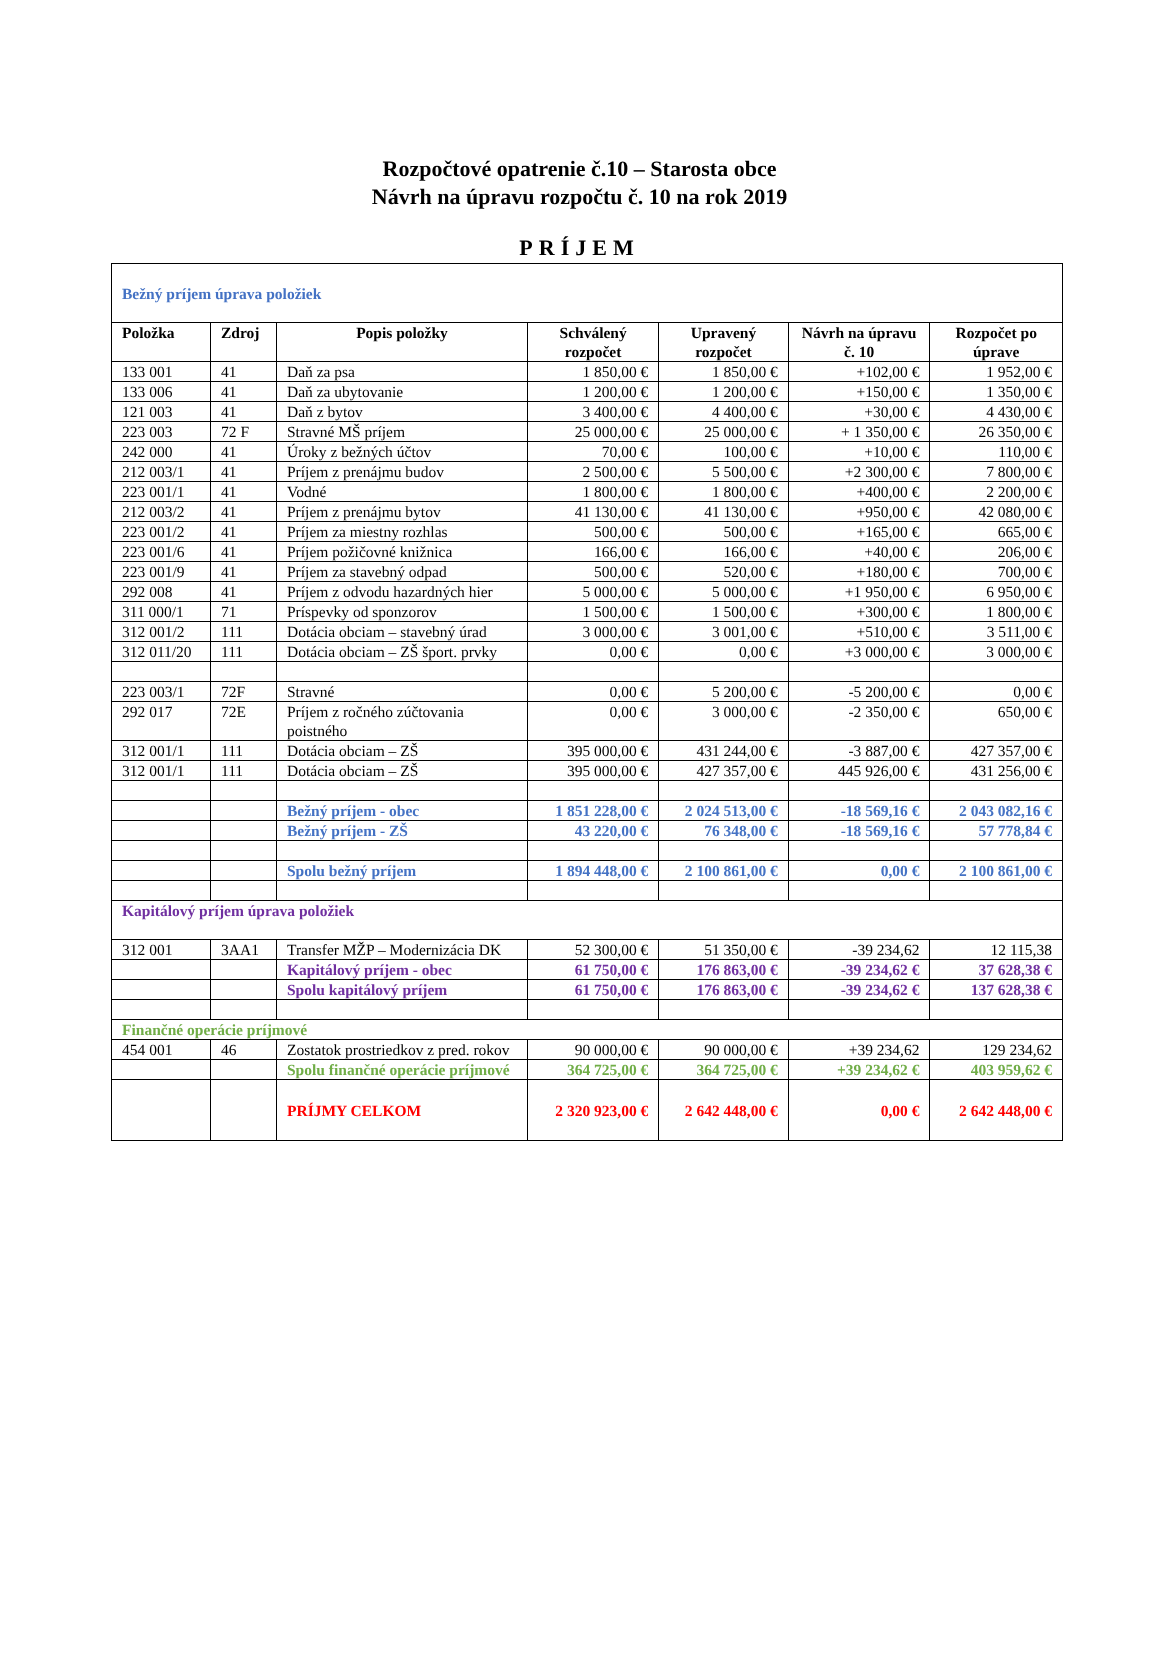Rozpočtové opatrenie č.10 – Starosta obce
Návrh na úpravu rozpočtu č. 10 na rok 2019
PRÍJEM
| Bežný príjem úprava položiek | | | | | | |
| Položka | Zdroj | Popis položky | Schválený rozpočet | Upravený rozpočet | Návrh na úpravu č. 10 | Rozpočet po úprave |
| 133 001 | 41 | Daň za psa | 1 850,00 € | 1 850,00 € | +102,00 € | 1 952,00 € |
| 133 006 | 41 | Daň za ubytovanie | 1 200,00 € | 1 200,00 € | +150,00 € | 1 350,00 € |
| 121 003 | 41 | Daň z bytov | 3 400,00 € | 4 400,00 € | +30,00 € | 4 430,00 € |
| 223 003 | 72 F | Stravné MŠ príjem | 25 000,00 € | 25 000,00 € | + 1 350,00 € | 26 350,00 € |
| 242 000 | 41 | Úroky z bežných účtov | 70,00 € | 100,00 € | +10,00 € | 110,00 € |
| 212 003/1 | 41 | Príjem z prenájmu budov | 2 500,00 € | 5 500,00 € | +2 300,00 € | 7 800,00 € |
| 223 001/1 | 41 | Vodné | 1 800,00 € | 1 800,00 € | +400,00 € | 2 200,00 € |
| 212 003/2 | 41 | Príjem z prenájmu bytov | 41 130,00 € | 41 130,00 € | +950,00 € | 42 080,00 € |
| 223 001/2 | 41 | Príjem za miestny rozhlas | 500,00 € | 500,00 € | +165,00 € | 665,00 € |
| 223 001/6 | 41 | Príjem požičovné knižnica | 166,00 € | 166,00 € | +40,00 € | 206,00 € |
| 223 001/9 | 41 | Príjem za stavebný odpad | 500,00 € | 520,00 € | +180,00 € | 700,00 € |
| 292 008 | 41 | Príjem z odvodu hazardných hier | 5 000,00 € | 5 000,00 € | +1 950,00 € | 6 950,00 € |
| 311 000/1 | 71 | Príspevky od sponzorov | 1 500,00 € | 1 500,00 € | +300,00 € | 1 800,00 € |
| 312 001/2 | 111 | Dotácia obciam – stavebný úrad | 3 000,00 € | 3 001,00 € | +510,00 € | 3 511,00 € |
| 312 011/20 | 111 | Dotácia obciam – ZŠ šport. prvky | 0,00 € | 0,00 € | +3 000,00 € | 3 000,00 € |
| 223 003/1 | 72F | Stravné | 0,00 € | 5 200,00 € | -5 200,00 € | 0,00 € |
| 292 017 | 72E | Príjem z ročného zúčtovania poistného | 0,00 € | 3 000,00 € | -2 350,00 € | 650,00 € |
| 312 001/1 | 111 | Dotácia obciam – ZŠ | 395 000,00 € | 431 244,00 € | -3 887,00 € | 427 357,00 € |
| 312 001/1 | 111 | Dotácia obciam – ZŠ | 395 000,00 € | 427 357,00 € | 445 926,00 € | 431 256,00 € |
| | | Bežný príjem - obec | 1 851 228,00 € | 2 024 513,00 € | -18 569,16 € | 2 043 082,16 € |
| | | Bežný príjem - ZŠ | 43 220,00 € | 76 348,00 € | -18 569,16 € | 57 778,84 € |
| | | Spolu bežný príjem | 1 894 448,00 € | 2 100 861,00 € | 0,00 € | 2 100 861,00 € |
| Kapitálový príjem úprava položiek | | | | | | |
| 312 001 | 3AA1 | Transfer MŽP – Modernizácia DK | 52 300,00 € | 51 350,00 € | -39 234,62 | 12 115,38 |
| | | Kapitálový príjem - obec | 61 750,00 € | 176 863,00 € | -39 234,62 € | 37 628,38 € |
| | | Spolu kapitálový príjem | 61 750,00 € | 176 863,00 € | -39 234,62 € | 137 628,38 € |
| Finančné operácie príjmové | | | | | | |
| 454 001 | 46 | Zostatok prostriedkov z pred. rokov | 90 000,00 € | 90 000,00 € | +39 234,62 | 129 234,62 |
| | | Spolu finančné operácie príjmové | 364 725,00 € | 364 725,00 € | +39 234,62 € | 403 959,62 € |
| | | PRÍJMY CELKOM | 2 320 923,00 € | 2 642 448,00 € | 0,00 € | 2 642 448,00 € |